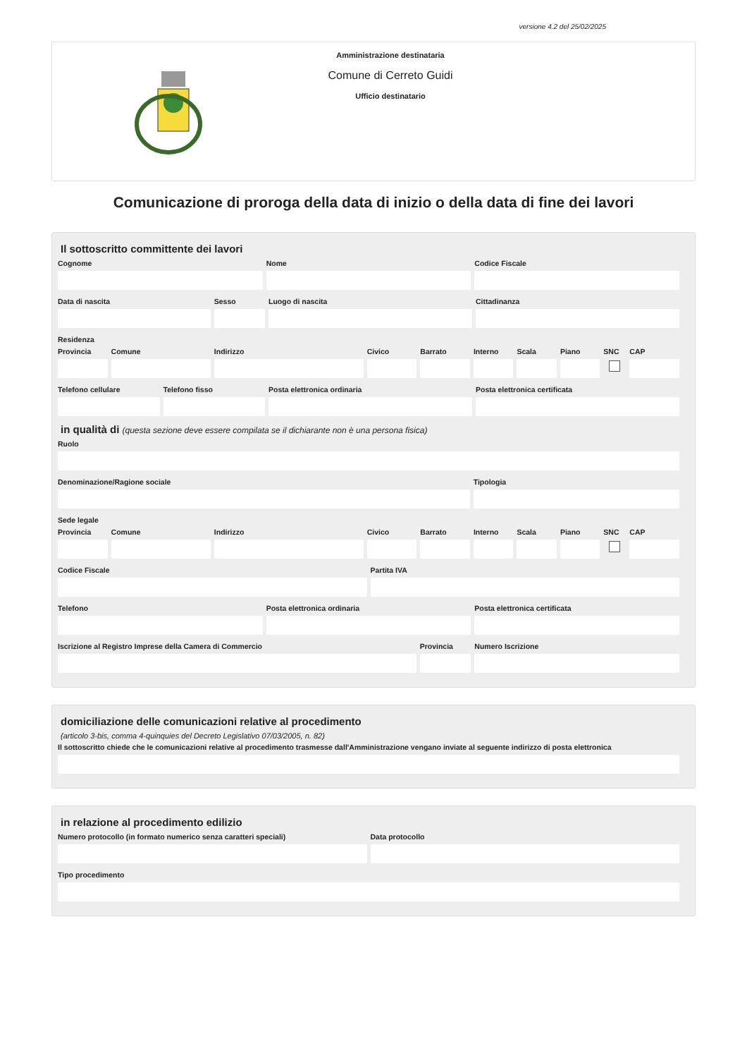versione 4.2 del 25/02/2025
Amministrazione destinataria
Comune di Cerreto Guidi
Ufficio destinatario
Comunicazione di proroga della data di inizio o della data di fine dei lavori
Il sottoscritto committente dei lavori
Cognome Nome Codice Fiscale
Data di nascita Sesso Luogo di nascita Cittadinanza
Residenza
Provincia Comune Indirizzo Civico Barrato Interno Scala Piano SNC CAP
Telefono cellulare Telefono fisso Posta elettronica ordinaria Posta elettronica certificata
in qualità di (questa sezione deve essere compilata se il dichiarante non è una persona fisica)
Ruolo
Denominazione/Ragione sociale Tipologia
Sede legale
Provincia Comune Indirizzo Civico Barrato Interno Scala Piano SNC CAP
Codice Fiscale Partita IVA
Telefono Posta elettronica ordinaria Posta elettronica certificata
Iscrizione al Registro Imprese della Camera di Commercio
Provincia Numero Iscrizione
domiciliazione delle comunicazioni relative al procedimento
(articolo 3-bis, comma 4-quinquies del Decreto Legislativo 07/03/2005, n. 82)
Il sottoscritto chiede che le comunicazioni relative al procedimento trasmesse dall'Amministrazione vengano inviate al seguente indirizzo di posta elettronica
in relazione al procedimento edilizio
Numero protocollo (in formato numerico senza caratteri speciali)
Data protocollo
Tipo procedimento